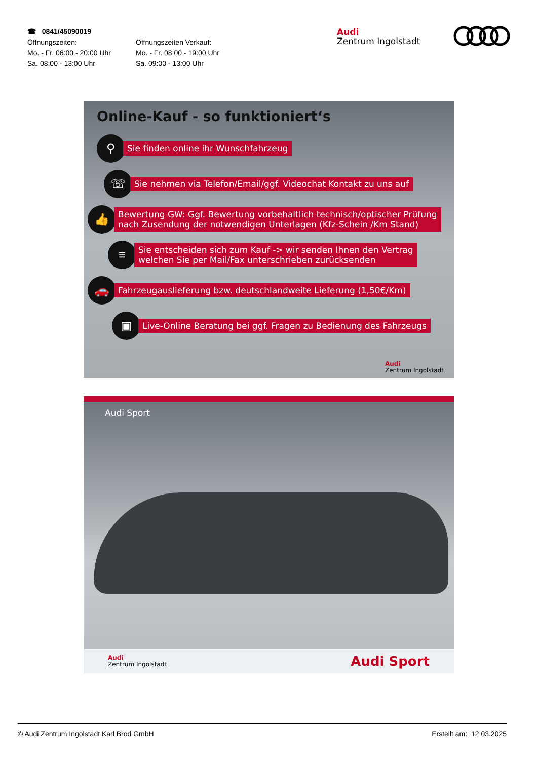☎ 0841/45090019
Öffnungszeiten:
Mo. - Fr. 06:00 - 20:00 Uhr
Sa. 08:00 - 13:00 Uhr
Öffnungszeiten Verkauf:
Mo. - Fr. 08:00 - 19:00 Uhr
Sa. 09:00 - 13:00 Uhr
Audi
Zentrum Ingolstadt
Online-Kauf - so funktioniert‘s
⚲
Sie finden online ihr Wunschfahrzeug
☏
Sie nehmen via Telefon/Email/ggf. Videochat Kontakt zu uns auf
👍
Bewertung GW: Ggf. Bewertung vorbehaltlich technisch/optischer Prüfung
nach Zusendung der notwendigen Unterlagen (Kfz-Schein /Km Stand)
≡
Sie entscheiden sich zum Kauf -> wir senden Ihnen den Vertrag
welchen Sie per Mail/Fax unterschrieben zurücksenden
🚗
Fahrzeugauslieferung bzw. deutschlandweite Lieferung (1,50€/Km)
▣
Live-Online Beratung bei ggf. Fragen zu Bedienung des Fahrzeugs
Audi
Zentrum Ingolstadt
Audi Sport
Audi
Zentrum Ingolstadt
Audi Sport
© Audi Zentrum Ingolstadt Karl Brod GmbH Erstellt am: 12.03.2025